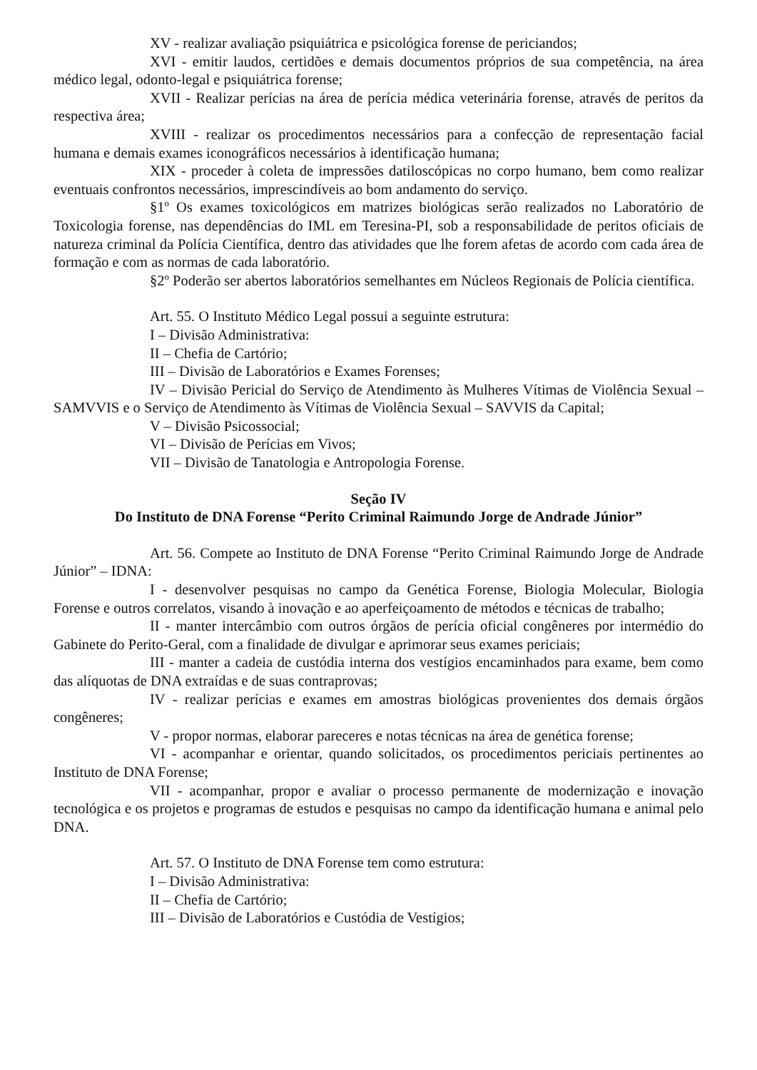XV - realizar avaliação psiquiátrica e psicológica forense de periciandos;
XVI - emitir laudos, certidões e demais documentos próprios de sua competência, na área médico legal, odonto-legal e psiquiátrica forense;
XVII - Realizar perícias na área de perícia médica veterinária forense, através de peritos da respectiva área;
XVIII - realizar os procedimentos necessários para a confecção de representação facial humana e demais exames iconográficos necessários à identificação humana;
XIX - proceder à coleta de impressões datiloscópicas no corpo humano, bem como realizar eventuais confrontos necessários, imprescindíveis ao bom andamento do serviço.
§1º Os exames toxicológicos em matrizes biológicas serão realizados no Laboratório de Toxicologia forense, nas dependências do IML em Teresina-PI, sob a responsabilidade de peritos oficiais de natureza criminal da Polícia Científica, dentro das atividades que lhe forem afetas de acordo com cada área de formação e com as normas de cada laboratório.
§2º Poderão ser abertos laboratórios semelhantes em Núcleos Regionais de Polícia científica.
Art. 55. O Instituto Médico Legal possui a seguinte estrutura:
I – Divisão Administrativa:
II – Chefia de Cartório;
III – Divisão de Laboratórios e Exames Forenses;
IV – Divisão Pericial do Serviço de Atendimento às Mulheres Vítimas de Violência Sexual – SAMVVIS e o Serviço de Atendimento às Vítimas de Violência Sexual – SAVVIS da Capital;
V – Divisão Psicossocial;
VI – Divisão de Perícias em Vivos;
VII – Divisão de Tanatologia e Antropologia Forense.
Seção IV
Do Instituto de DNA Forense “Perito Criminal Raimundo Jorge de Andrade Júnior”
Art. 56. Compete ao Instituto de DNA Forense “Perito Criminal Raimundo Jorge de Andrade Júnior” – IDNA:
I - desenvolver pesquisas no campo da Genética Forense, Biologia Molecular, Biologia Forense e outros correlatos, visando à inovação e ao aperfeiçoamento de métodos e técnicas de trabalho;
II - manter intercâmbio com outros órgãos de perícia oficial congêneres por intermédio do Gabinete do Perito-Geral, com a finalidade de divulgar e aprimorar seus exames periciais;
III - manter a cadeia de custódia interna dos vestígios encaminhados para exame, bem como das alíquotas de DNA extraídas e de suas contraprovas;
IV - realizar perícias e exames em amostras biológicas provenientes dos demais órgãos congêneres;
V - propor normas, elaborar pareceres e notas técnicas na área de genética forense;
VI - acompanhar e orientar, quando solicitados, os procedimentos periciais pertinentes ao Instituto de DNA Forense;
VII - acompanhar, propor e avaliar o processo permanente de modernização e inovação tecnológica e os projetos e programas de estudos e pesquisas no campo da identificação humana e animal pelo DNA.
Art. 57. O Instituto de DNA Forense tem como estrutura:
I – Divisão Administrativa:
II – Chefia de Cartório;
III – Divisão de Laboratórios e Custódia de Vestígios;